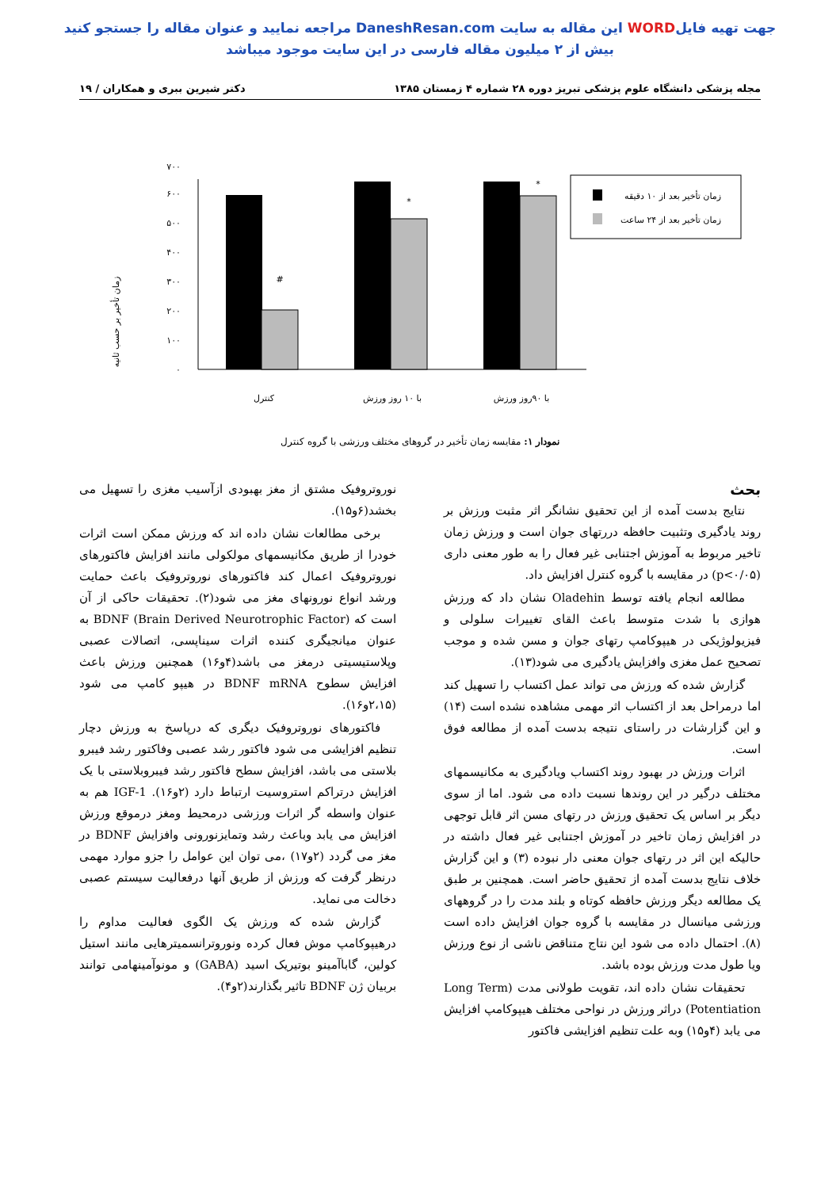جهت تهیه فایلWORD این مقاله به سایت DaneshResan.com مراجعه نمایید و عنوان مقاله را جستجو کنید
بیش از ۲ میلیون مقاله فارسی در این سایت موجود میباشد
مجله پزشکی دانشگاه علوم پزشکی تبریز دوره ۲۸ شماره ۴ زمستان ۱۳۸۵ دکتر شیرین ببری و همکاران / ۱۹
زمان تأخیر بر حسب ثانیه
۰
۱۰۰
۲۰۰
۳۰۰
۴۰۰
۵۰۰
۶۰۰
۷۰۰
#
*
*
زمان تأخیر بعد از ۱۰ دقیقه
زمان تأخیر بعد از ۲۴ ساعت
کنترل
با ۱۰ روز ورزش
با ۹۰روز ورزش
نمودار ۱: مقایسه زمان تأخیر در گروهای مختلف ورزشی با گروه کنترل
بحث
نتایج بدست آمده از این تحقیق نشانگر اثر مثبت ورزش بر روند یادگیری وتثبیت حافظه دررتهای جوان است و ورزش زمان تاخیر مربوط به آموزش اجتنابی غیر فعال را به طور معنی داری (p<۰/۰۵) در مقایسه با گروه کنترل افزایش داد.
مطالعه انجام یافته توسط Oladehin نشان داد که ورزش هوازی با شدت متوسط باعث القای تغییرات سلولی و فیزیولوژیکی در هیپوکامپ رتهای جوان و مسن شده و موجب تصحیح عمل مغزی وافزایش یادگیری می شود(۱۳).
گزارش شده که ورزش می تواند عمل اکتساب را تسهیل کند اما درمراحل بعد از اکتساب اثر مهمی مشاهده نشده است (۱۴) و این گزارشات در راستای نتیجه بدست آمده از مطالعه فوق است.
اثرات ورزش در بهبود روند اکتساب ویادگیری به مکانیسمهای مختلف درگیر در این روندها نسبت داده می شود. اما از سوی دیگر بر اساس یک تحقیق ورزش در رتهای مسن اثر قابل توجهی در افزایش زمان تاخیر در آموزش اجتنابی غیر فعال داشته در حالیکه این اثر در رتهای جوان معنی دار نبوده (۳) و این گزارش خلاف نتایج بدست آمده از تحقیق حاضر است. همچنین بر طبق یک مطالعه دیگر ورزش حافظه کوتاه و بلند مدت را در گروههای ورزشی میانسال در مقایسه با گروه جوان افزایش داده است (۸). احتمال داده می شود این نتاج متناقض ناشی از نوع ورزش ویا طول مدت ورزش بوده باشد.
تحقیقات نشان داده اند، تقویت طولانی مدت (Long Term Potentiation) دراثر ورزش در نواحی مختلف هیپوکامپ افزایش می یابد (۴و۱۵) وبه علت تنظیم افزایشی فاکتور
نوروتروفیک مشتق از مغز بهبودی ازآسیب مغزی را تسهیل می بخشد(۶و۱۵).
برخی مطالعات نشان داده اند که ورزش ممکن است اثرات خودرا از طریق مکانیسمهای مولکولی مانند افزایش فاکتورهای نوروتروفیک اعمال کند فاکتورهای نوروتروفیک باعث حمایت ورشد انواع نورونهای مغز می شود(۲). تحقیقات حاکی از آن است که BDNF (Brain Derived Neurotrophic Factor) به عنوان میانجیگری کننده اثرات سیناپسی، اتصالات عصبی وپلاستیسیتی درمغز می باشد(۴و۱۶) همچنین ورزش باعث افزایش سطوح BDNF mRNA در هیپو کامپ می شود (۲،۱۵و۱۶).
فاکتورهای نوروتروفیک دیگری که درپاسخ به ورزش دچار تنظیم افزایشی می شود فاکتور رشد عصبی وفاکتور رشد فیبرو بلاستی می باشد، افزایش سطح فاکتور رشد فیبروبلاستی با یک افزایش درتراکم استروسیت ارتباط دارد (۲و۱۶). IGF-1 هم به عنوان واسطه گر اثرات ورزشی درمحیط ومغز درموقع ورزش افزایش می یابد وباعث رشد وتمایزنورونی وافزایش BDNF در مغز می گردد (۲و۱۷) ،می توان این عوامل را جزو موارد مهمی درنظر گرفت که ورزش از طریق آنها درفعالیت سیستم عصبی دخالت می نماید.
گزارش شده که ورزش یک الگوی فعالیت مداوم را درهیپوکامپ موش فعال کرده ونوروترانسمیترهایی مانند استیل کولین، گاباآمینو بوتیریک اسید (GABA) و مونوآمینهامی توانند بربیان ژن BDNF تاثیر بگذارند(۲و۴).